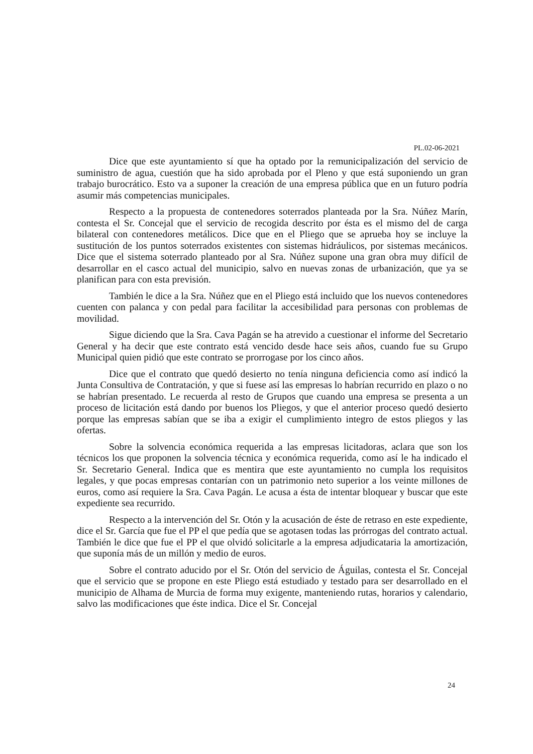PL.02-06-2021
Dice que este ayuntamiento sí que ha optado por la remunicipalización del servicio de suministro de agua, cuestión que ha sido aprobada por el Pleno y que está suponiendo un gran trabajo burocrático. Esto va a suponer la creación de una empresa pública que en un futuro podría asumir más competencias municipales.
Respecto a la propuesta de contenedores soterrados planteada por la Sra. Núñez Marín, contesta el Sr. Concejal que el servicio de recogida descrito por ésta es el mismo del de carga bilateral con contenedores metálicos. Dice que en el Pliego que se aprueba hoy se incluye la sustitución de los puntos soterrados existentes con sistemas hidráulicos, por sistemas mecánicos. Dice que el sistema soterrado planteado por al Sra. Núñez supone una gran obra muy difícil de desarrollar en el casco actual del municipio, salvo en nuevas zonas de urbanización, que ya se planifican para con esta previsión.
También le dice a la Sra. Núñez que en el Pliego está incluido que los nuevos contenedores cuenten con palanca y con pedal para facilitar la accesibilidad para personas con problemas de movilidad.
Sigue diciendo que la Sra. Cava Pagán se ha atrevido a cuestionar el informe del Secretario General y ha decir que este contrato está vencido desde hace seis años, cuando fue su Grupo Municipal quien pidió que este contrato se prorrogase por los cinco años.
Dice que el contrato que quedó desierto no tenía ninguna deficiencia como así indicó la Junta Consultiva de Contratación, y que si fuese así las empresas lo habrían recurrido en plazo o no se habrían presentado. Le recuerda al resto de Grupos que cuando una empresa se presenta a un proceso de licitación está dando por buenos los Pliegos, y que el anterior proceso quedó desierto porque las empresas sabían que se iba a exigir el cumplimiento integro de estos pliegos y las ofertas.
Sobre la solvencia económica requerida a las empresas licitadoras, aclara que son los técnicos los que proponen la solvencia técnica y económica requerida, como así le ha indicado el Sr. Secretario General. Indica que es mentira que este ayuntamiento no cumpla los requisitos legales, y que pocas empresas contarían con un patrimonio neto superior a los veinte millones de euros, como así requiere la Sra. Cava Pagán. Le acusa a ésta de intentar bloquear y buscar que este expediente sea recurrido.
Respecto a la intervención del Sr. Otón y la acusación de éste de retraso en este expediente, dice el Sr. García que fue el PP el que pedía que se agotasen todas las prórrogas del contrato actual. También le dice que fue el PP el que olvidó solicitarle a la empresa adjudicataria la amortización, que suponía más de un millón y medio de euros.
Sobre el contrato aducido por el Sr. Otón del servicio de Águilas, contesta el Sr. Concejal que el servicio que se propone en este Pliego está estudiado y testado para ser desarrollado en el municipio de Alhama de Murcia de forma muy exigente, manteniendo rutas, horarios y calendario, salvo las modificaciones que éste indica. Dice el Sr. Concejal
24